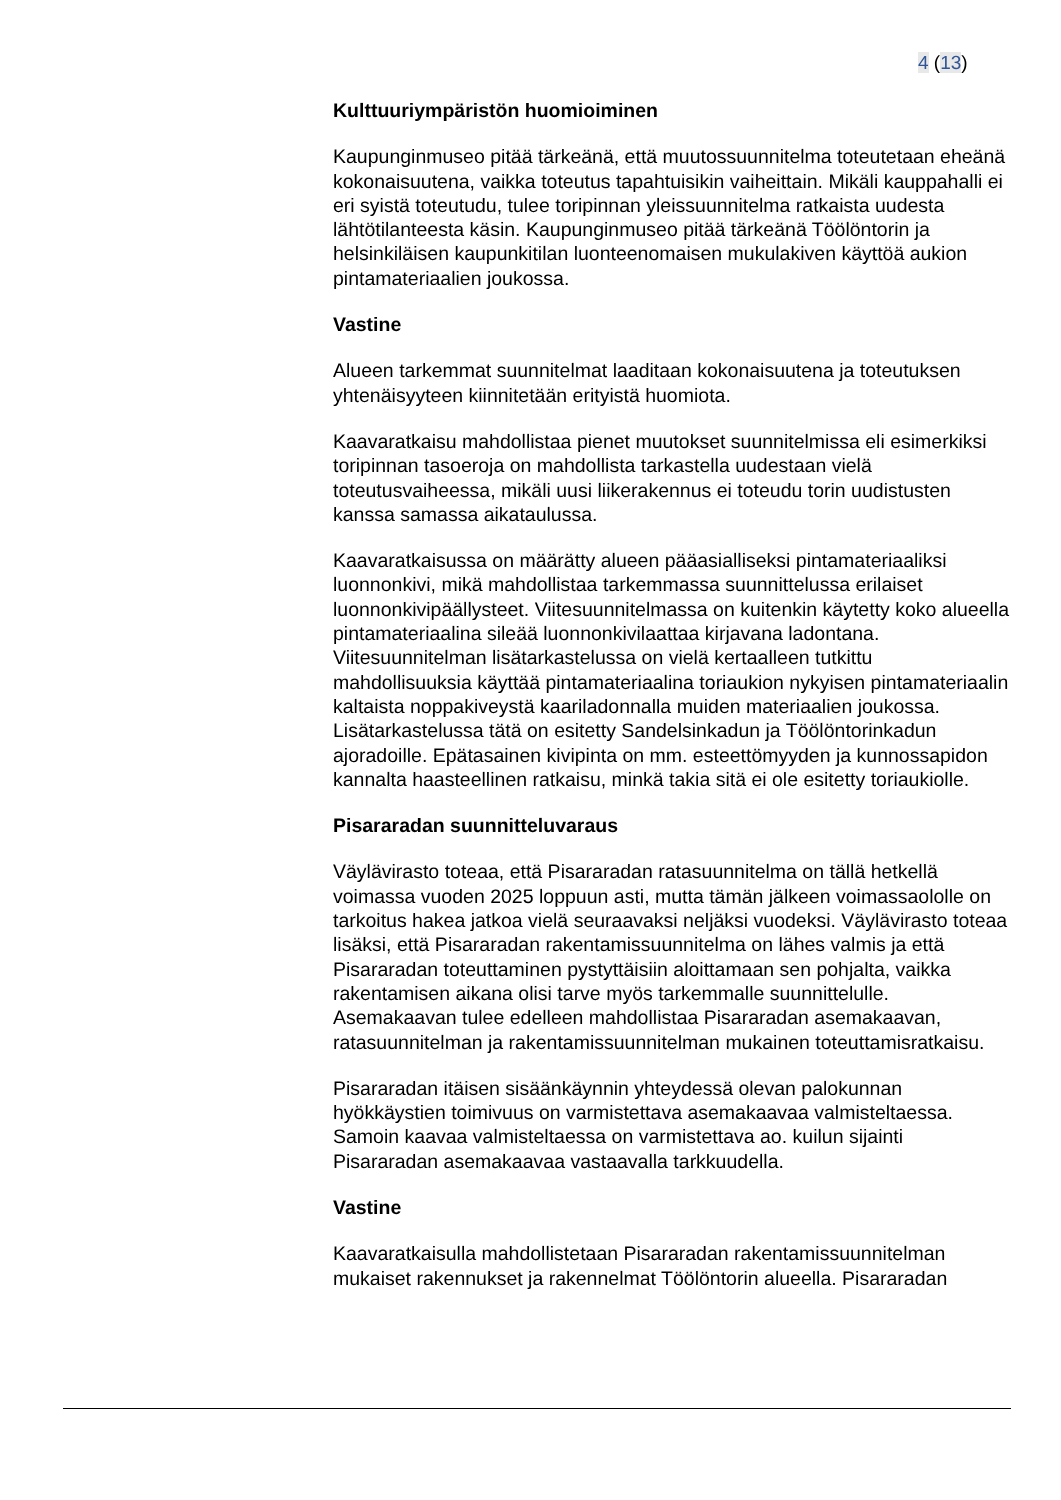4 (13)
Kulttuuriympäristön huomioiminen
Kaupunginmuseo pitää tärkeänä, että muutossuunnitelma toteutetaan eheänä kokonaisuutena, vaikka toteutus tapahtuisikin vaiheittain. Mikäli kauppahalli ei eri syistä toteutudu, tulee toripinnan yleissuunnitelma ratkaista uudesta lähtötilanteesta käsin. Kaupunginmuseo pitää tärkeänä Töölöntorin ja helsinkiläisen kaupunkitilan luonteenomaisen mukulakiven käyttöä aukion pintamateriaalien joukossa.
Vastine
Alueen tarkemmat suunnitelmat laaditaan kokonaisuutena ja toteutuksen yhtenäisyyteen kiinnitetään erityistä huomiota.
Kaavaratkaisu mahdollistaa pienet muutokset suunnitelmissa eli esimerkiksi toripinnan tasoeroja on mahdollista tarkastella uudestaan vielä toteutusvaiheessa, mikäli uusi liikerakennus ei toteudu torin uudistusten kanssa samassa aikataulussa.
Kaavaratkaisussa on määrätty alueen pääasialliseksi pintamateriaaliksi luonnonkivi, mikä mahdollistaa tarkemmassa suunnittelussa erilaiset luonnonkivipäällysteet. Viitesuunnitelmassa on kuitenkin käytetty koko alueella pintamateriaalina sileää luonnonkivilaattaa kirjavana ladontana. Viitesuunnitelman lisätarkastelussa on vielä kertaalleen tutkittu mahdollisuuksia käyttää pintamateriaalina toriaukion nykyisen pintamateriaalin kaltaista noppakiveystä kaariladonnalla muiden materiaalien joukossa. Lisätarkastelussa tätä on esitetty Sandelsinkadun ja Töölöntorinkadun ajoradoille. Epätasainen kivipinta on mm. esteettömyyden ja kunnossapidon kannalta haasteellinen ratkaisu, minkä takia sitä ei ole esitetty toriaukiolle.
Pisararadan suunnitteluvaraus
Väylävirasto toteaa, että Pisararadan ratasuunnitelma on tällä hetkellä voimassa vuoden 2025 loppuun asti, mutta tämän jälkeen voimassaololle on tarkoitus hakea jatkoa vielä seuraavaksi neljäksi vuodeksi. Väylävirasto toteaa lisäksi, että Pisararadan rakentamissuunnitelma on lähes valmis ja että Pisararadan toteuttaminen pystyttäisiin aloittamaan sen pohjalta, vaikka rakentamisen aikana olisi tarve myös tarkemmalle suunnittelulle. Asemakaavan tulee edelleen mahdollistaa Pisararadan asemakaavan, ratasuunnitelman ja rakentamissuunnitelman mukainen toteuttamisratkaisu.
Pisararadan itäisen sisäänkäynnin yhteydessä olevan palokunnan hyökkäystien toimivuus on varmistettava asemakaavaa valmisteltaessa. Samoin kaavaa valmisteltaessa on varmistettava ao. kuilun sijainti Pisararadan asemakaavaa vastaavalla tarkkuudella.
Vastine
Kaavaratkaisulla mahdollistetaan Pisararadan rakentamissuunnitelman mukaiset rakennukset ja rakennelmat Töölöntorin alueella. Pisararadan